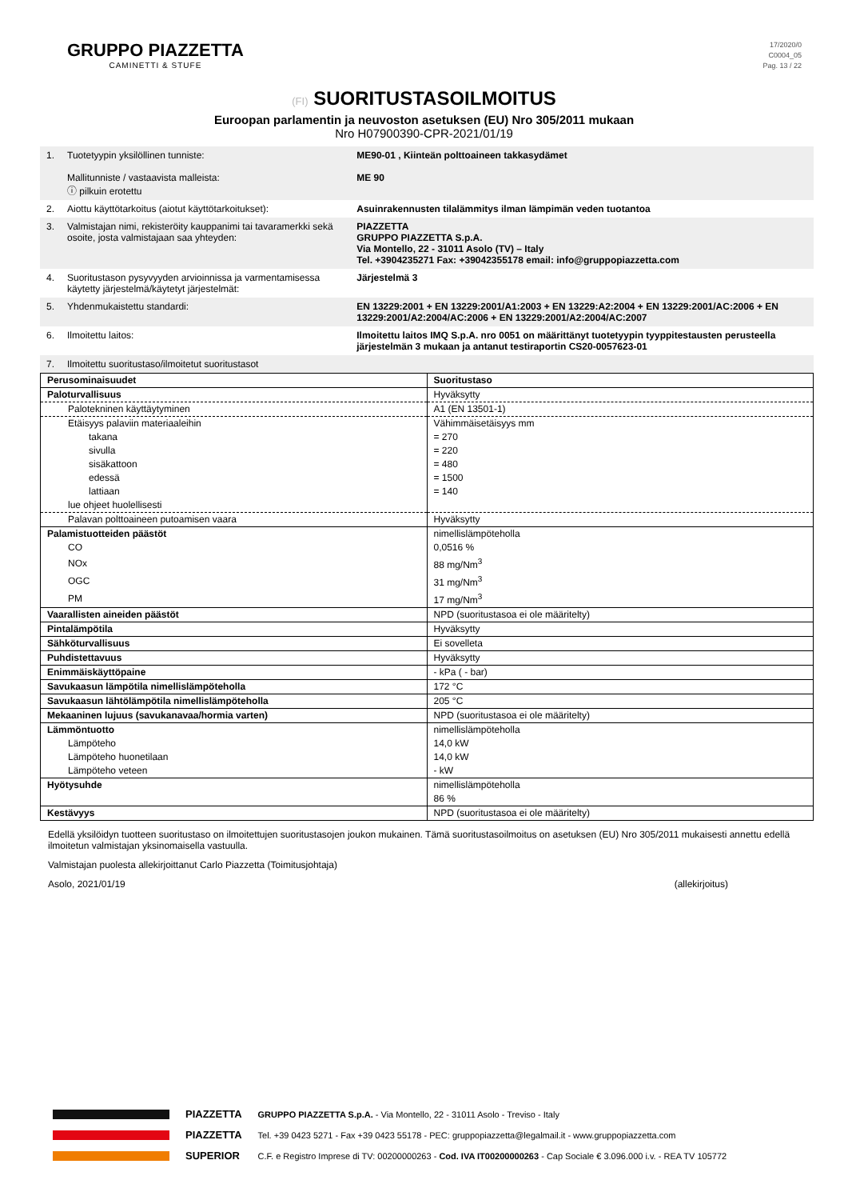GRUPPO PIAZZETTA
CAMINETTI & STUFE
17/2020/0
C0004_05
Pag. 13 / 22
(FI) SUORITUSTASOILMOITUS
Euroopan parlamentin ja neuvoston asetuksen (EU) Nro 305/2011 mukaan
Nro H07900390-CPR-2021/01/19
| 1. | Tuotetyypin yksilöllinen tunniste: Mallitunniste / vastaavista malleista: ⓘ pilkuin erotettu | ME90-01 , Kiinteän polttoaineen takkasydämet ME 90 |
| 2. | Aiottu käyttötarkoitus (aiotut käyttötarkoitukset): | Asuinrakennusten tilalämmitys ilman lämpimän veden tuotantoa |
| 3. | Valmistajan nimi, rekisteröity kauppanimi tai tavaramerkki sekä osoite, josta valmistajaan saa yhteyden: | PIAZZETTA GRUPPO PIAZZETTA S.p.A. Via Montello, 22 - 31011 Asolo (TV) – Italy Tel. +3904235271 Fax: +39042355178 email: info@gruppopiazzetta.com |
| 4. | Suoritustason pysyvyyden arvioinnissa ja varmentamisessa käytetty järjestelmä/käytetyt järjestelmät: | Järjestelmä 3 |
| 5. | Yhdenmukaistettu standardi: | EN 13229:2001 + EN 13229:2001/A1:2003 + EN 13229:A2:2004 + EN 13229:2001/AC:2006 + EN 13229:2001/A2:2004/AC:2006 + EN 13229:2001/A2:2004/AC:2007 |
| 6. | Ilmoitettu laitos: | Ilmoitettu laitos IMQ S.p.A. nro 0051 on määrittänyt tuotetyypin tyyppitestausten perusteella järjestelmän 3 mukaan ja antanut testiraportin CS20-0057623-01 |
| 7. | Ilmoitettu suoritustaso/ilmoitetut suoritustasot | |
| Perusominaisuudet | Suoritustaso |
| Paloturvallisuus | Hyväksytty |
| Palotekninen käyttäytyminen | A1 (EN 13501-1) |
| Etäisyys palaviin materiaaleihin | Vähimmäisetäisyys mm |
| takana | = 270 |
| sivulla | = 220 |
| sisäkattoon | = 480 |
| edessä | = 1500 |
| lattiaan | = 140 |
| lue ohjeet huolellisesti | |
| Palavan polttoaineen putoamisen vaara | Hyväksytty |
| Palamistuotteiden päästöt | nimellislämpöteholla |
| CO | 0,0516 % |
| NOx | 88 mg/Nm<sup>3</sup> |
| OGC | 31 mg/Nm<sup>3</sup> |
| PM | 17 mg/Nm<sup>3</sup> |
| Vaarallisten aineiden päästöt | NPD (suoritustasoa ei ole määritelty) |
| Pintalämpötila | Hyväksytty |
| Sähköturvallisuus | Ei sovelleta |
| Puhdistettavuus | Hyväksytty |
| Enimmäiskäyttöpaine | - kPa ( - bar) |
| Savukaasun lämpötila nimellislämpöteholla | 172 °C |
| Savukaasun lähtölämpötila nimellislämpöteholla | 205 °C |
| Mekaaninen lujuus (savukanavaa/hormia varten) | NPD (suoritustasoa ei ole määritelty) |
| Lämmöntuotto | nimellislämpöteholla |
| Lämpöteho | 14,0 kW |
| Lämpöteho huonetilaan | 14,0 kW |
| Lämpöteho veteen | - kW |
| Hyötysuhde | nimellislämpöteholla |
| | 86 % |
| Kestävyys | NPD (suoritustasoa ei ole määritelty) |
Edellä yksilöidyn tuotteen suoritustaso on ilmoitettujen suoritustasojen joukon mukainen. Tämä suoritustasoilmoitus on asetuksen (EU) Nro 305/2011 mukaisesti annettu edellä ilmoitetun valmistajan yksinomaisella vastuulla.
Valmistajan puolesta allekirjoittanut Carlo Piazzetta (Toimitusjohtaja)
Asolo, 2021/01/19 (allekirjoitus)
PIAZZETTA
PIAZZETTA
SUPERIOR
GRUPPO PIAZZETTA S.p.A. - Via Montello, 22 - 31011 Asolo - Treviso - Italy
Tel. +39 0423 5271 - Fax +39 0423 55178 - PEC: gruppopiazzetta@legalmail.it - www.gruppopiazzetta.com
C.F. e Registro Imprese di TV: 00200000263 - Cod. IVA IT00200000263 - Cap Sociale € 3.096.000 i.v. - REA TV 105772